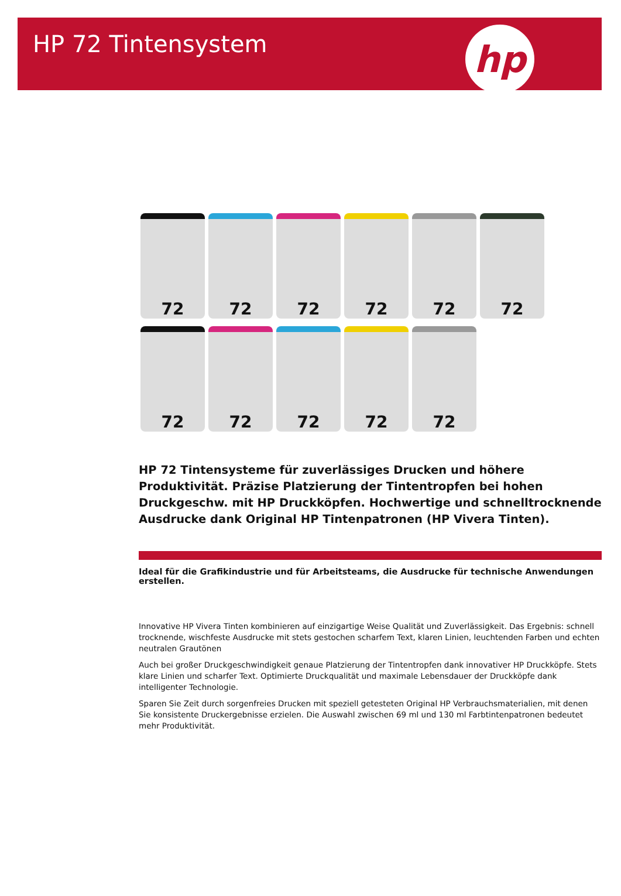HP 72 Tintensystem
hp
72
72
72
72
72
72
72
72
72
72
72
HP 72 Tintensysteme für zuverlässiges Drucken und höhere Produktivität. Präzise Platzierung der Tintentropfen bei hohen Druckgeschw. mit HP Druckköpfen. Hochwertige und schnelltrocknende Ausdrucke dank Original HP Tintenpatronen (HP Vivera Tinten).
Ideal für die Grafikindustrie und für Arbeitsteams, die Ausdrucke für technische Anwendungen erstellen.
Innovative HP Vivera Tinten kombinieren auf einzigartige Weise Qualität und Zuverlässigkeit. Das Ergebnis: schnell trocknende, wischfeste Ausdrucke mit stets gestochen scharfem Text, klaren Linien, leuchtenden Farben und echten neutralen Grautönen
Auch bei großer Druckgeschwindigkeit genaue Platzierung der Tintentropfen dank innovativer HP Druckköpfe. Stets klare Linien und scharfer Text. Optimierte Druckqualität und maximale Lebensdauer der Druckköpfe dank intelligenter Technologie.
Sparen Sie Zeit durch sorgenfreies Drucken mit speziell getesteten Original HP Verbrauchsmaterialien, mit denen Sie konsistente Druckergebnisse erzielen. Die Auswahl zwischen 69 ml und 130 ml Farbtintenpatronen bedeutet mehr Produktivität.